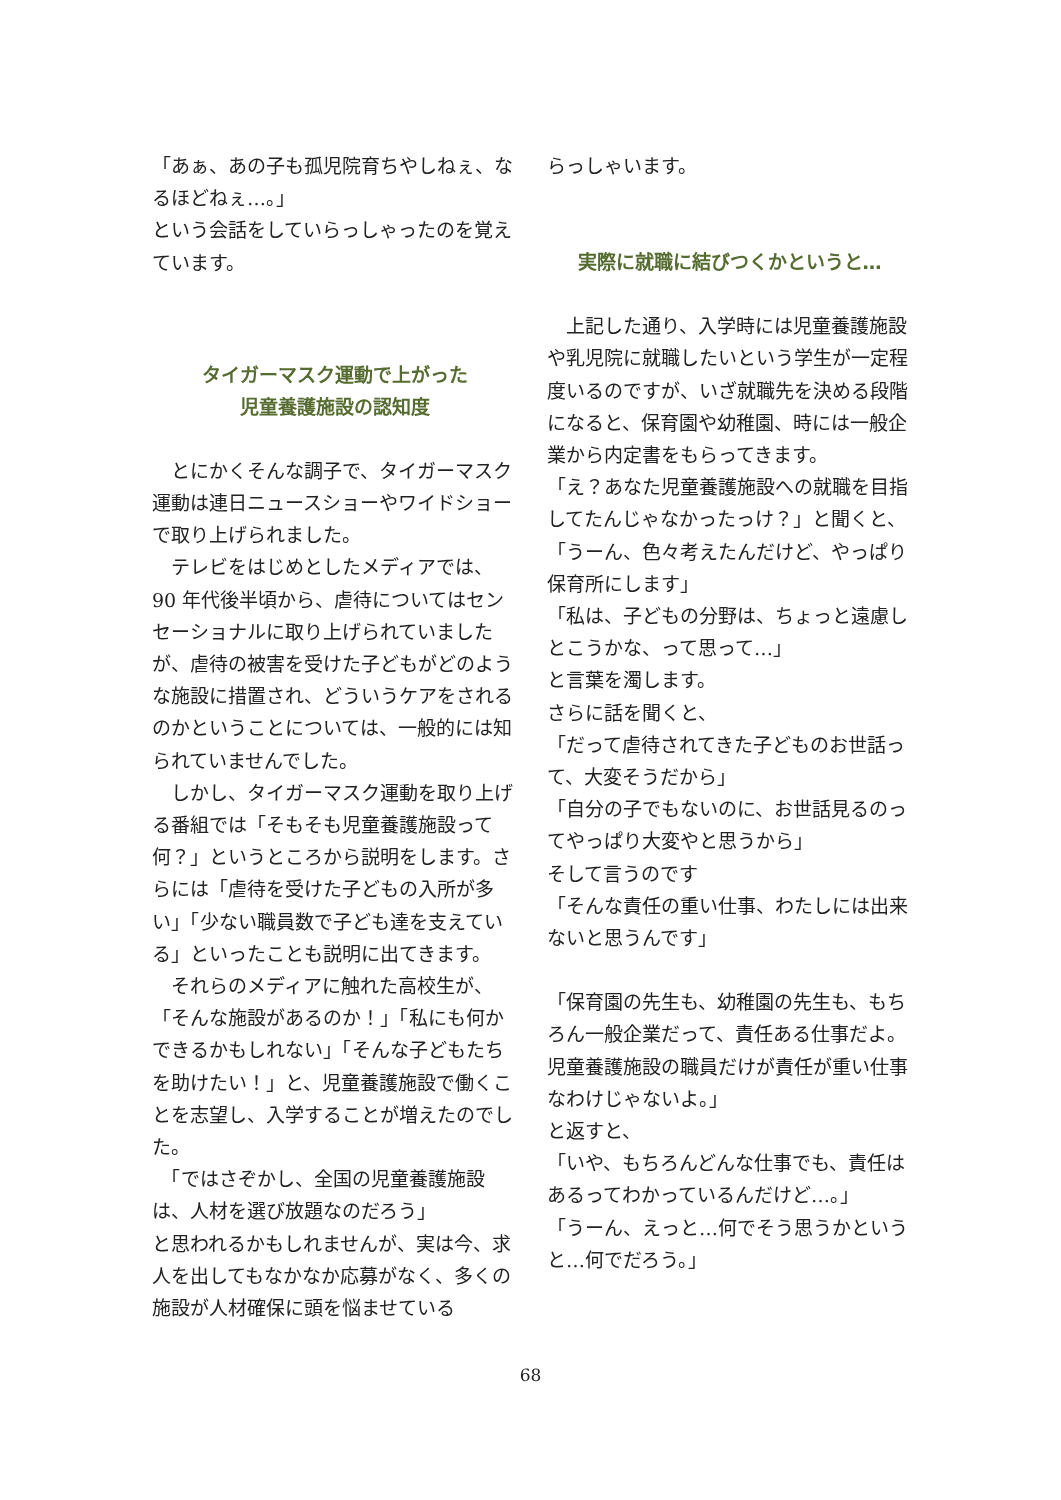「あぁ、あの子も孤児院育ちやしねぇ、なるほどねぇ…。」
という会話をしていらっしゃったのを覚えています。
タイガーマスク運動で上がった
児童養護施設の認知度
　とにかくそんな調子で、タイガーマスク運動は連日ニュースショーやワイドショーで取り上げられました。
　テレビをはじめとしたメディアでは、90 年代後半頃から、虐待についてはセンセーショナルに取り上げられていましたが、虐待の被害を受けた子どもがどのような施設に措置され、どういうケアをされるのかということについては、一般的には知られていませんでした。
　しかし、タイガーマスク運動を取り上げる番組では「そもそも児童養護施設って何？」というところから説明をします。さらには「虐待を受けた子どもの入所が多い」「少ない職員数で子ども達を支えている」といったことも説明に出てきます。
　それらのメディアに触れた高校生が、「そんな施設があるのか！」「私にも何かできるかもしれない」「そんな子どもたちを助けたい！」と、児童養護施設で働くことを志望し、入学することが増えたのでした。
　「ではさぞかし、全国の児童養護施設は、人材を選び放題なのだろう」
と思われるかもしれませんが、実は今、求人を出してもなかなか応募がなく、多くの施設が人材確保に頭を悩ませている
らっしゃいます。
実際に就職に結びつくかというと…
　上記した通り、入学時には児童養護施設や乳児院に就職したいという学生が一定程度いるのですが、いざ就職先を決める段階になると、保育園や幼稚園、時には一般企業から内定書をもらってきます。
「え？あなた児童養護施設への就職を目指してたんじゃなかったっけ？」と聞くと、
「うーん、色々考えたんだけど、やっぱり保育所にします」
「私は、子どもの分野は、ちょっと遠慮しとこうかな、って思って…」
と言葉を濁します。
さらに話を聞くと、
「だって虐待されてきた子どものお世話って、大変そうだから」
「自分の子でもないのに、お世話見るのってやっぱり大変やと思うから」
そして言うのです
「そんな責任の重い仕事、わたしには出来ないと思うんです」
「保育園の先生も、幼稚園の先生も、もちろん一般企業だって、責任ある仕事だよ。児童養護施設の職員だけが責任が重い仕事なわけじゃないよ。」
と返すと、
「いや、もちろんどんな仕事でも、責任はあるってわかっているんだけど…。」
「うーん、えっと…何でそう思うかというと…何でだろう。」
68